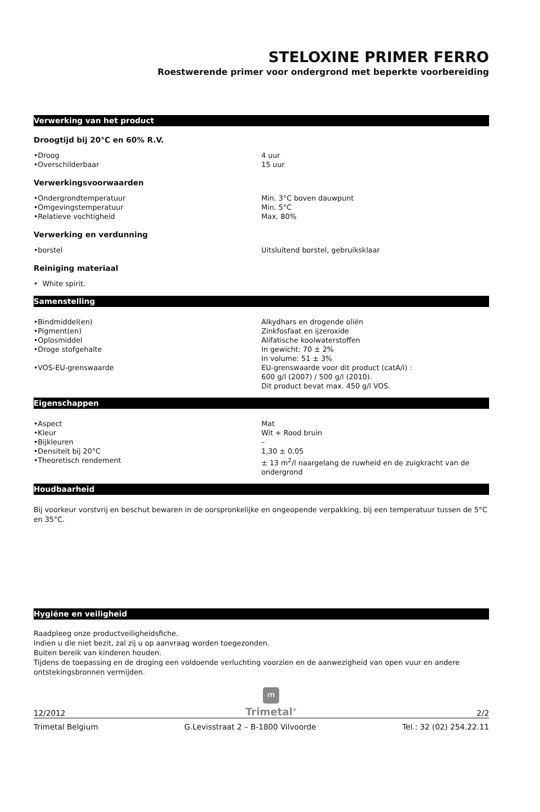STELOXINE PRIMER FERRO
Roestwerende primer voor ondergrond met beperkte voorbereiding
Verwerking van het product
Droogtijd bij 20°C en 60% R.V.
| •Droog | 4 uur |
| •Overschilderbaar | 15 uur |
Verwerkingsvoorwaarden
| •Ondergrondtemperatuur | Min. 3°C boven dauwpunt |
| •Omgevingstemperatuur | Min. 5°C |
| •Relatieve vochtigheid | Max. 80% |
Verwerking en verdunning
| •borstel | Uitsluitend borstel, gebruiksklaar |
Reiniging materiaal
• White spirit.
Samenstelling
| •Bindmiddel(en) | Alkydhars en drogende oliën |
| •Pigment(en) | Zinkfosfaat en ijzeroxide |
| •Oplosmiddel | Alifatische koolwaterstoffen |
| •Droge stofgehalte | In gewicht: 70 ± 2% In volume: 51 ± 3% |
| •VOS-EU-grenswaarde | EU-grenswaarde voor dit product (catA/i) : 600 g/l (2007) / 500 g/l (2010). Dit product bevat max. 450 g/l VOS. |
Eigenschappen
| •Aspect | Mat |
| •Kleur | Wit + Rood bruin |
| •Bijkleuren | – |
| •Densiteit bij 20°C | 1,30 ± 0,05 |
| •Theoretisch rendement | ± 13 m<sup>2</sup>/l naargelang de ruwheid en de zuigkracht van de ondergrond |
Houdbaarheid
Bij voorkeur vorstvrij en beschut bewaren in de oorspronkelijke en ongeopende verpakking, bij een temperatuur tussen de 5°C en 35°C.
Hygiëne en veiligheid
Raadpleeg onze productveiligheidsfiche.
Indien u die niet bezit, zal zij u op aanvraag worden toegezonden.
Buiten bereik van kinderen houden.
Tijdens de toepassing en de droging een voldoende verluchting voorzien en de aanwezigheid van open vuur en andere ontstekingsbronnen vermijden.
12/2012
ITI
Trimetal<sup>®</sup>
2/2
Trimetal Belgium G.Levisstraat 2 – B-1800 Vilvoorde Tel.: 32 (02) 254.22.11